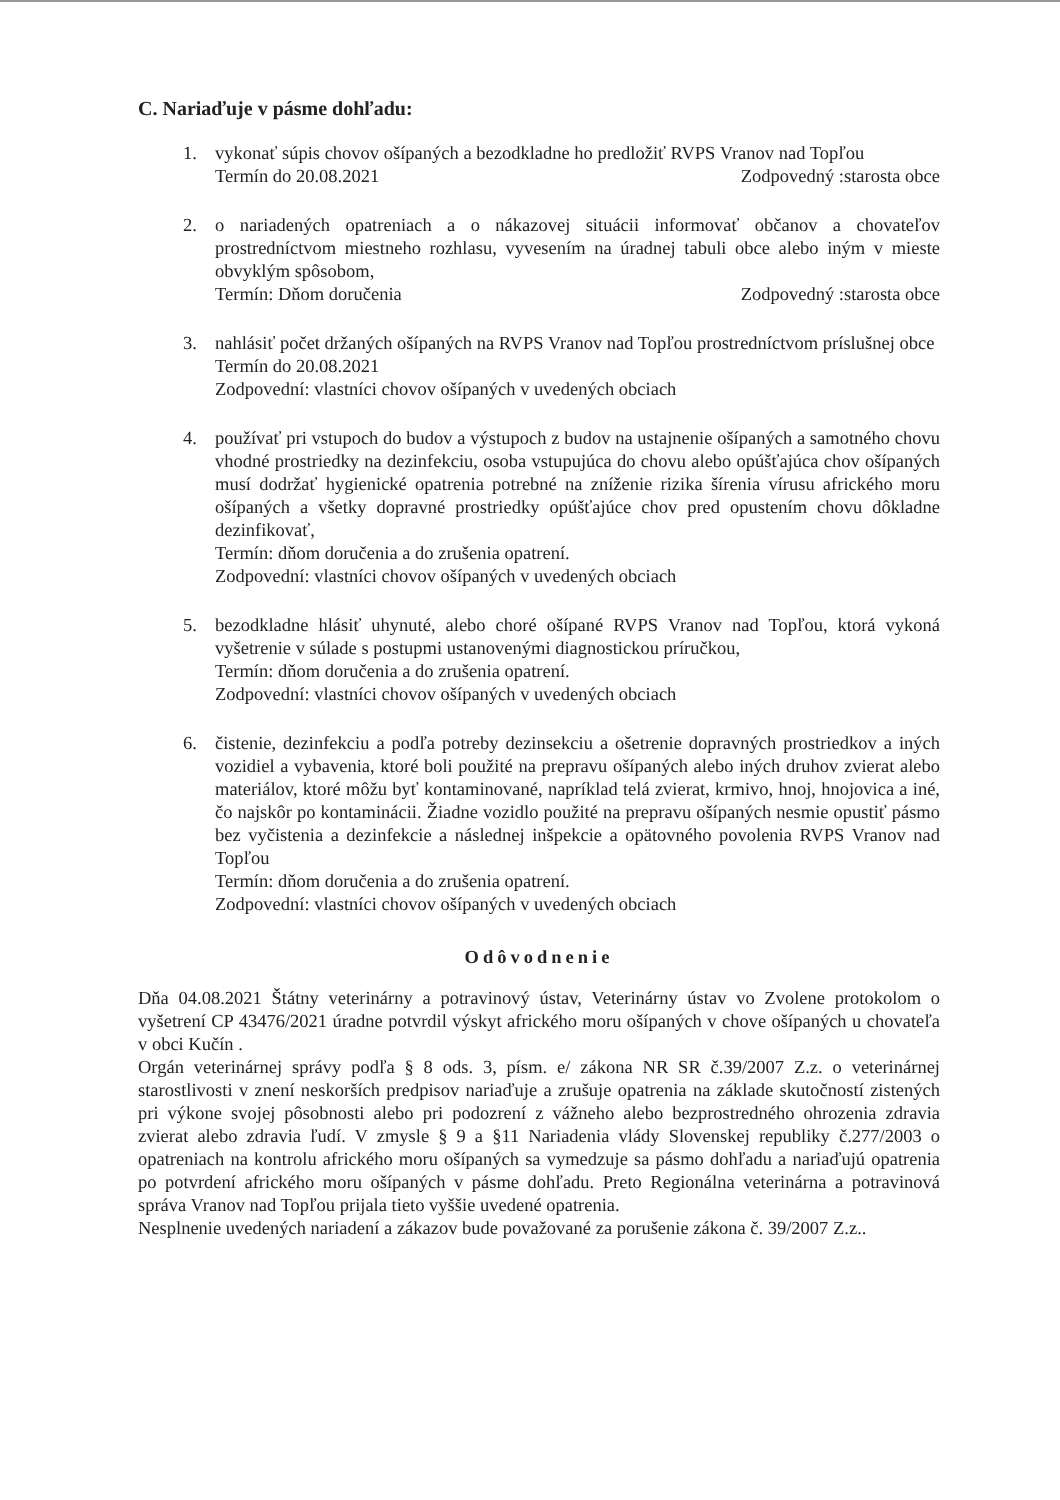C. Nariaďuje v pásme dohľadu:
1. vykonať súpis chovov ošípaných a bezodkladne ho predložiť RVPS Vranov nad Topľou
Termín do 20.08.2021 Zodpovedný :starosta obce
2. o nariadených opatreniach a o nákazovej situácii informovať občanov a chovateľov prostredníctvom miestneho rozhlasu, vyvesením na úradnej tabuli obce alebo iným v mieste obvyklým spôsobom,
Termín: Dňom doručenia Zodpovedný :starosta obce
3. nahlásiť počet držaných ošípaných na RVPS Vranov nad Topľou prostredníctvom príslušnej obce
Termín do 20.08.2021
Zodpovední: vlastníci chovov ošípaných v uvedených obciach
4. používať pri vstupoch do budov a výstupoch z budov na ustajnenie ošípaných a samotného chovu vhodné prostriedky na dezinfekciu, osoba vstupujúca do chovu alebo opúšťajúca chov ošípaných musí dodržať hygienické opatrenia potrebné na zníženie rizika šírenia vírusu afrického moru ošípaných a všetky dopravné prostriedky opúšťajúce chov pred opustením chovu dôkladne dezinfikovať,
Termín: dňom doručenia a do zrušenia opatrení.
Zodpovední: vlastníci chovov ošípaných v uvedených obciach
5. bezodkladne hlásiť uhynuté, alebo choré ošípané RVPS Vranov nad Topľou, ktorá vykoná vyšetrenie v súlade s postupmi ustanovenými diagnostickou príručkou,
Termín: dňom doručenia a do zrušenia opatrení.
Zodpovední: vlastníci chovov ošípaných v uvedených obciach
6. čistenie, dezinfekciu a podľa potreby dezinsekciu a ošetrenie dopravných prostriedkov a iných vozidiel a vybavenia, ktoré boli použité na prepravu ošípaných alebo iných druhov zvierat alebo materiálov, ktoré môžu byť kontaminované, napríklad telá zvierat, krmivo, hnoj, hnojovica a iné, čo najskôr po kontaminácii. Žiadne vozidlo použité na prepravu ošípaných nesmie opustiť pásmo bez vyčistenia a dezinfekcie a následnej inšpekcie a opätovného povolenia RVPS Vranov nad Topľou
Termín: dňom doručenia a do zrušenia opatrení.
Zodpovední: vlastníci chovov ošípaných v uvedených obciach
Odôvodnenie
Dňa 04.08.2021 Štátny veterinárny a potravinový ústav, Veterinárny ústav vo Zvolene protokolom o vyšetrení CP 43476/2021 úradne potvrdil výskyt afrického moru ošípaných v chove ošípaných u chovateľa v obci Kučín .
Orgán veterinárnej správy podľa § 8 ods. 3, písm. e/ zákona NR SR č.39/2007 Z.z. o veterinárnej starostlivosti v znení neskorších predpisov nariaďuje a zrušuje opatrenia na základe skutočností zistených pri výkone svojej pôsobnosti alebo pri podozrení z vážneho alebo bezprostredného ohrozenia zdravia zvierat alebo zdravia ľudí. V zmysle § 9 a §11 Nariadenia vlády Slovenskej republiky č.277/2003 o opatreniach na kontrolu afrického moru ošípaných sa vymedzuje sa pásmo dohľadu a nariaďujú opatrenia po potvrdení afrického moru ošípaných v pásme dohľadu. Preto Regionálna veterinárna a potravinová správa Vranov nad Topľou prijala tieto vyššie uvedené opatrenia.
Nesplnenie uvedených nariadení a zákazov bude považované za porušenie zákona č. 39/2007 Z.z..